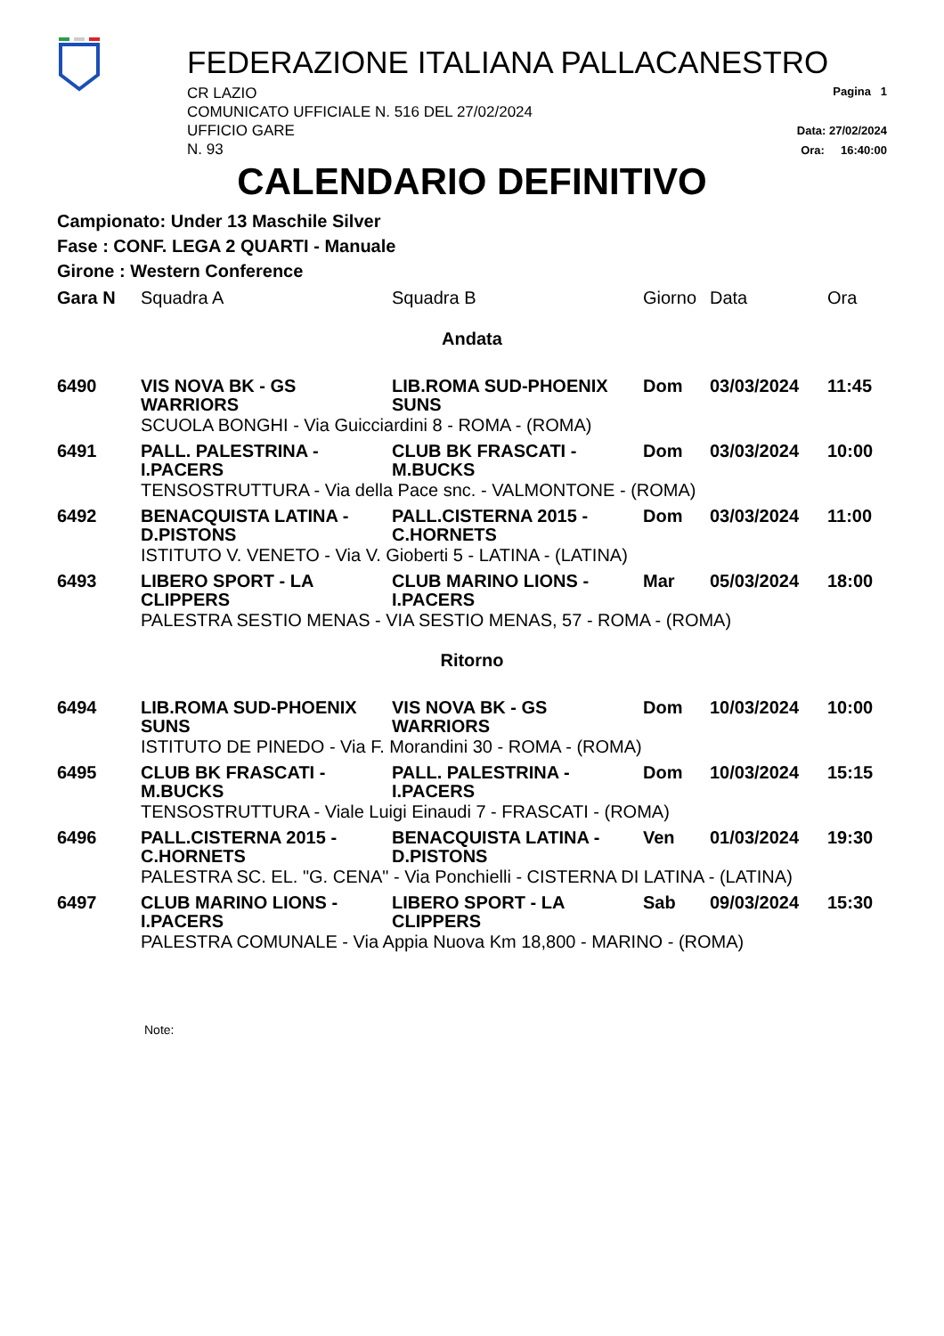FEDERAZIONE ITALIANA PALLACANESTRO
CR LAZIO
COMUNICATO UFFICIALE N. 516 DEL 27/02/2024
UFFICIO GARE
N. 93
Pagina 1
Data: 27/02/2024
Ora: 16:40:00
CALENDARIO DEFINITIVO
Campionato: Under 13 Maschile Silver
Fase : CONF. LEGA 2 QUARTI - Manuale
Girone : Western Conference
| Gara N | Squadra A | Squadra B | Giorno | Data | Ora |
| --- | --- | --- | --- | --- | --- |
| Andata | | | | | |
| 6490 | VIS NOVA BK - GS WARRIORS | LIB.ROMA SUD-PHOENIX SUNS | Dom | 03/03/2024 | 11:45 |
| | SCUOLA BONGHI - Via Guicciardini 8 - ROMA - (ROMA) | | | | |
| 6491 | PALL. PALESTRINA - I.PACERS | CLUB BK FRASCATI - M.BUCKS | Dom | 03/03/2024 | 10:00 |
| | TENSOSTRUTTURA - Via della Pace snc. - VALMONTONE - (ROMA) | | | | |
| 6492 | BENACQUISTA LATINA - D.PISTONS | PALL.CISTERNA 2015 - C.HORNETS | Dom | 03/03/2024 | 11:00 |
| | ISTITUTO V. VENETO - Via V. Gioberti 5 - LATINA - (LATINA) | | | | |
| 6493 | LIBERO SPORT - LA CLIPPERS | CLUB MARINO LIONS - I.PACERS | Mar | 05/03/2024 | 18:00 |
| | PALESTRA SESTIO MENAS - VIA SESTIO MENAS, 57 - ROMA - (ROMA) | | | | |
| Ritorno | | | | | |
| 6494 | LIB.ROMA SUD-PHOENIX SUNS | VIS NOVA BK - GS WARRIORS | Dom | 10/03/2024 | 10:00 |
| | ISTITUTO DE PINEDO - Via F. Morandini 30 - ROMA - (ROMA) | | | | |
| 6495 | CLUB BK FRASCATI - M.BUCKS | PALL. PALESTRINA - I.PACERS | Dom | 10/03/2024 | 15:15 |
| | TENSOSTRUTTURA - Viale Luigi Einaudi 7 - FRASCATI - (ROMA) | | | | |
| 6496 | PALL.CISTERNA 2015 - C.HORNETS | BENACQUISTA LATINA - D.PISTONS | Ven | 01/03/2024 | 19:30 |
| | PALESTRA SC. EL. "G. CENA" - Via Ponchielli - CISTERNA DI LATINA - (LATINA) | | | | |
| 6497 | CLUB MARINO LIONS - I.PACERS | LIBERO SPORT - LA CLIPPERS | Sab | 09/03/2024 | 15:30 |
| | PALESTRA COMUNALE - Via Appia Nuova Km 18,800 - MARINO - (ROMA) | | | | |
Note: